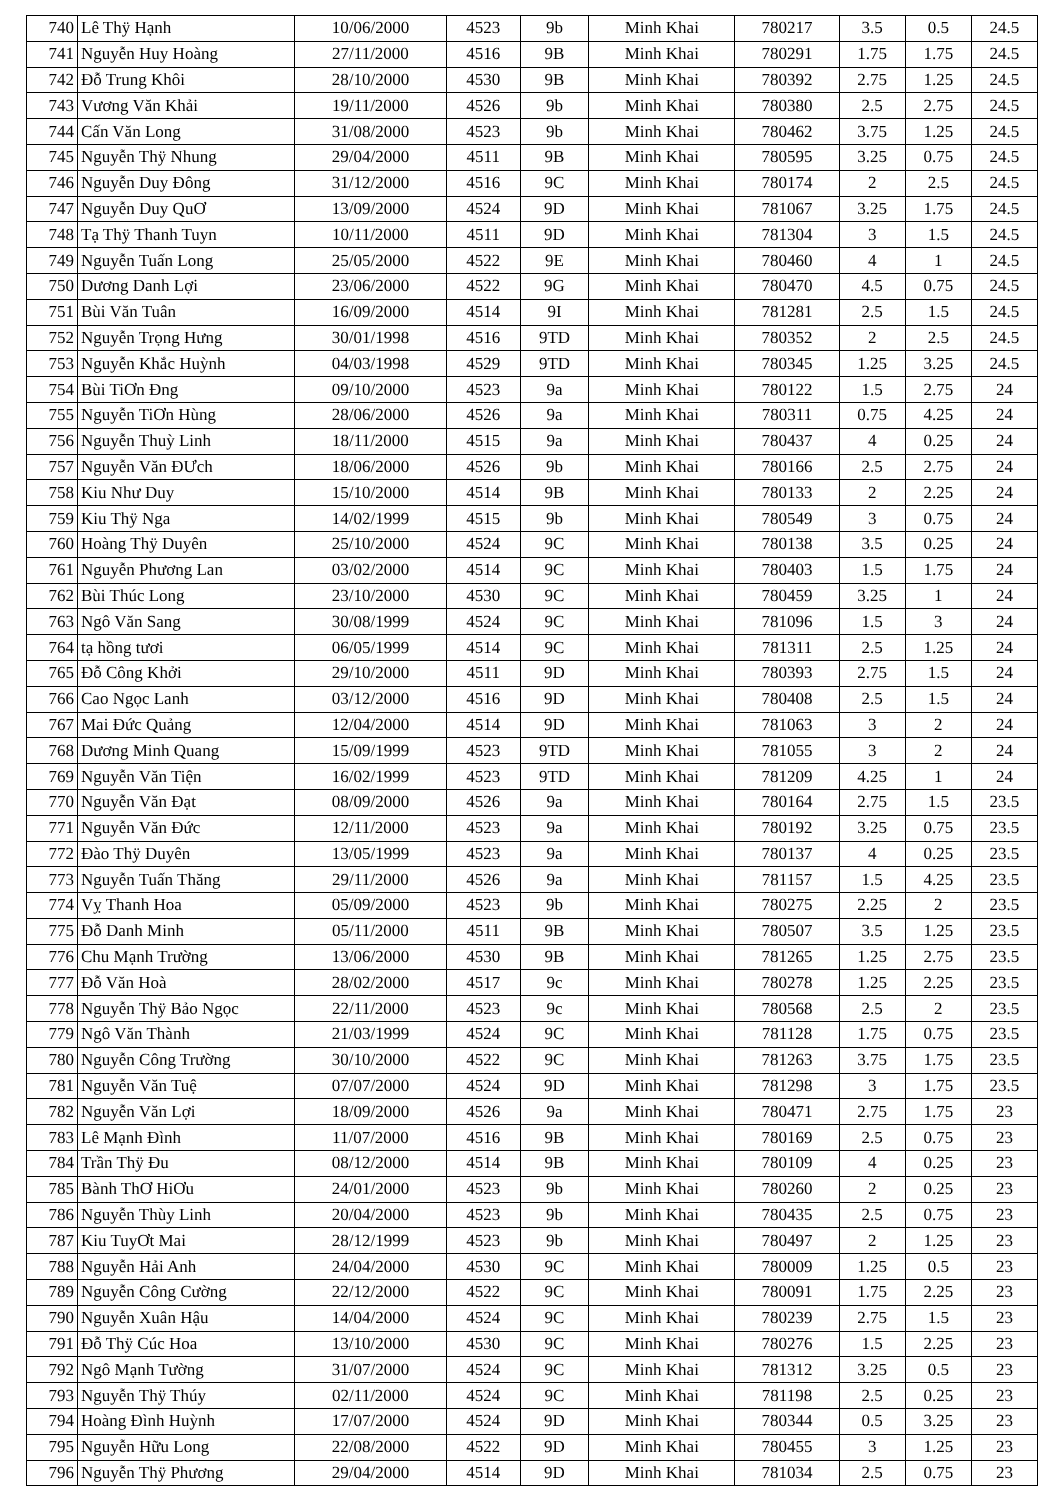| 740 | Lê Thÿ Hạnh | 10/06/2000 | 4523 | 9b | Minh Khai | 780217 | 3.5 | 0.5 | 24.5 |
| 741 | Nguyễn Huy Hoàng | 27/11/2000 | 4516 | 9B | Minh Khai | 780291 | 1.75 | 1.75 | 24.5 |
| 742 | Đỗ Trung Khôi | 28/10/2000 | 4530 | 9B | Minh Khai | 780392 | 2.75 | 1.25 | 24.5 |
| 743 | Vương Văn Khải | 19/11/2000 | 4526 | 9b | Minh Khai | 780380 | 2.5 | 2.75 | 24.5 |
| 744 | Cấn Văn Long | 31/08/2000 | 4523 | 9b | Minh Khai | 780462 | 3.75 | 1.25 | 24.5 |
| 745 | Nguyễn Thÿ Nhung | 29/04/2000 | 4511 | 9B | Minh Khai | 780595 | 3.25 | 0.75 | 24.5 |
| 746 | Nguyễn Duy Đông | 31/12/2000 | 4516 | 9C | Minh Khai | 780174 | 2 | 2.5 | 24.5 |
| 747 | Nguyễn Duy QuƠ | 13/09/2000 | 4524 | 9D | Minh Khai | 781067 | 3.25 | 1.75 | 24.5 |
| 748 | Tạ Thÿ Thanh Tuyn | 10/11/2000 | 4511 | 9D | Minh Khai | 781304 | 3 | 1.5 | 24.5 |
| 749 | Nguyễn Tuấn Long | 25/05/2000 | 4522 | 9E | Minh Khai | 780460 | 4 | 1 | 24.5 |
| 750 | Dương Danh Lợi | 23/06/2000 | 4522 | 9G | Minh Khai | 780470 | 4.5 | 0.75 | 24.5 |
| 751 | Bùi Văn Tuân | 16/09/2000 | 4514 | 9I | Minh Khai | 781281 | 2.5 | 1.5 | 24.5 |
| 752 | Nguyễn Trọng Hưng | 30/01/1998 | 4516 | 9TD | Minh Khai | 780352 | 2 | 2.5 | 24.5 |
| 753 | Nguyễn Khắc Huỳnh | 04/03/1998 | 4529 | 9TD | Minh Khai | 780345 | 1.25 | 3.25 | 24.5 |
| 754 | Bùi TiƠn Đng | 09/10/2000 | 4523 | 9a | Minh Khai | 780122 | 1.5 | 2.75 | 24 |
| 755 | Nguyễn TiƠn Hùng | 28/06/2000 | 4526 | 9a | Minh Khai | 780311 | 0.75 | 4.25 | 24 |
| 756 | Nguyễn Thuỳ Linh | 18/11/2000 | 4515 | 9a | Minh Khai | 780437 | 4 | 0.25 | 24 |
| 757 | Nguyễn Văn ĐƯch | 18/06/2000 | 4526 | 9b | Minh Khai | 780166 | 2.5 | 2.75 | 24 |
| 758 | Kiu Như Duy | 15/10/2000 | 4514 | 9B | Minh Khai | 780133 | 2 | 2.25 | 24 |
| 759 | Kiu Thÿ Nga | 14/02/1999 | 4515 | 9b | Minh Khai | 780549 | 3 | 0.75 | 24 |
| 760 | Hoàng Thÿ Duyên | 25/10/2000 | 4524 | 9C | Minh Khai | 780138 | 3.5 | 0.25 | 24 |
| 761 | Nguyễn Phương Lan | 03/02/2000 | 4514 | 9C | Minh Khai | 780403 | 1.5 | 1.75 | 24 |
| 762 | Bùi Thúc Long | 23/10/2000 | 4530 | 9C | Minh Khai | 780459 | 3.25 | 1 | 24 |
| 763 | Ngô Văn Sang | 30/08/1999 | 4524 | 9C | Minh Khai | 781096 | 1.5 | 3 | 24 |
| 764 | tạ hồng tươi | 06/05/1999 | 4514 | 9C | Minh Khai | 781311 | 2.5 | 1.25 | 24 |
| 765 | Đỗ Công Khởi | 29/10/2000 | 4511 | 9D | Minh Khai | 780393 | 2.75 | 1.5 | 24 |
| 766 | Cao Ngọc Lanh | 03/12/2000 | 4516 | 9D | Minh Khai | 780408 | 2.5 | 1.5 | 24 |
| 767 | Mai Đức Quảng | 12/04/2000 | 4514 | 9D | Minh Khai | 781063 | 3 | 2 | 24 |
| 768 | Dương Minh Quang | 15/09/1999 | 4523 | 9TD | Minh Khai | 781055 | 3 | 2 | 24 |
| 769 | Nguyễn Văn Tiện | 16/02/1999 | 4523 | 9TD | Minh Khai | 781209 | 4.25 | 1 | 24 |
| 770 | Nguyễn Văn Đạt | 08/09/2000 | 4526 | 9a | Minh Khai | 780164 | 2.75 | 1.5 | 23.5 |
| 771 | Nguyễn Văn Đức | 12/11/2000 | 4523 | 9a | Minh Khai | 780192 | 3.25 | 0.75 | 23.5 |
| 772 | Đào Thÿ Duyên | 13/05/1999 | 4523 | 9a | Minh Khai | 780137 | 4 | 0.25 | 23.5 |
| 773 | Nguyễn Tuấn Thăng | 29/11/2000 | 4526 | 9a | Minh Khai | 781157 | 1.5 | 4.25 | 23.5 |
| 774 | Vỵ Thanh Hoa | 05/09/2000 | 4523 | 9b | Minh Khai | 780275 | 2.25 | 2 | 23.5 |
| 775 | Đỗ Danh Minh | 05/11/2000 | 4511 | 9B | Minh Khai | 780507 | 3.5 | 1.25 | 23.5 |
| 776 | Chu Mạnh Trường | 13/06/2000 | 4530 | 9B | Minh Khai | 781265 | 1.25 | 2.75 | 23.5 |
| 777 | Đỗ Văn Hoà | 28/02/2000 | 4517 | 9c | Minh Khai | 780278 | 1.25 | 2.25 | 23.5 |
| 778 | Nguyễn Thÿ Bảo Ngọc | 22/11/2000 | 4523 | 9c | Minh Khai | 780568 | 2.5 | 2 | 23.5 |
| 779 | Ngô Văn Thành | 21/03/1999 | 4524 | 9C | Minh Khai | 781128 | 1.75 | 0.75 | 23.5 |
| 780 | Nguyễn Công Trường | 30/10/2000 | 4522 | 9C | Minh Khai | 781263 | 3.75 | 1.75 | 23.5 |
| 781 | Nguyễn Văn Tuệ | 07/07/2000 | 4524 | 9D | Minh Khai | 781298 | 3 | 1.75 | 23.5 |
| 782 | Nguyễn Văn Lợi | 18/09/2000 | 4526 | 9a | Minh Khai | 780471 | 2.75 | 1.75 | 23 |
| 783 | Lê Mạnh Đình | 11/07/2000 | 4516 | 9B | Minh Khai | 780169 | 2.5 | 0.75 | 23 |
| 784 | Trần Thÿ Đu | 08/12/2000 | 4514 | 9B | Minh Khai | 780109 | 4 | 0.25 | 23 |
| 785 | Bành ThƠ HiƠu | 24/01/2000 | 4523 | 9b | Minh Khai | 780260 | 2 | 0.25 | 23 |
| 786 | Nguyễn Thùy Linh | 20/04/2000 | 4523 | 9b | Minh Khai | 780435 | 2.5 | 0.75 | 23 |
| 787 | Kiu TuyƠt Mai | 28/12/1999 | 4523 | 9b | Minh Khai | 780497 | 2 | 1.25 | 23 |
| 788 | Nguyễn Hải Anh | 24/04/2000 | 4530 | 9C | Minh Khai | 780009 | 1.25 | 0.5 | 23 |
| 789 | Nguyễn Công Cường | 22/12/2000 | 4522 | 9C | Minh Khai | 780091 | 1.75 | 2.25 | 23 |
| 790 | Nguyễn Xuân Hậu | 14/04/2000 | 4524 | 9C | Minh Khai | 780239 | 2.75 | 1.5 | 23 |
| 791 | Đỗ Thÿ Cúc Hoa | 13/10/2000 | 4530 | 9C | Minh Khai | 780276 | 1.5 | 2.25 | 23 |
| 792 | Ngô Mạnh Tường | 31/07/2000 | 4524 | 9C | Minh Khai | 781312 | 3.25 | 0.5 | 23 |
| 793 | Nguyễn Thÿ Thúy | 02/11/2000 | 4524 | 9C | Minh Khai | 781198 | 2.5 | 0.25 | 23 |
| 794 | Hoàng Đình Huỳnh | 17/07/2000 | 4524 | 9D | Minh Khai | 780344 | 0.5 | 3.25 | 23 |
| 795 | Nguyễn Hữu Long | 22/08/2000 | 4522 | 9D | Minh Khai | 780455 | 3 | 1.25 | 23 |
| 796 | Nguyễn Thÿ Phương | 29/04/2000 | 4514 | 9D | Minh Khai | 781034 | 2.5 | 0.75 | 23 |